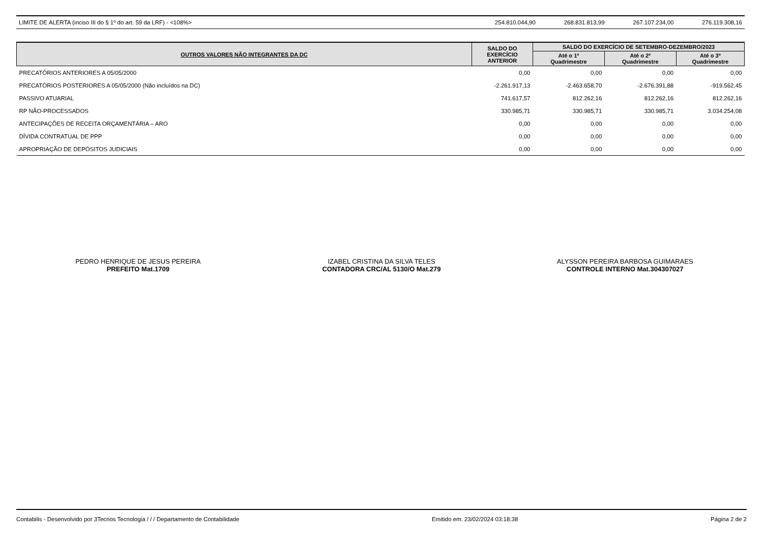| LIMITE DE ALERTA (inciso III do § 1º do art. 59 da LRF) - <108%> | 254.810.044,90 | 268.831.813,99 | 267.107.234,00 | 276.119.308,16 |
| OUTROS VALORES NÃO INTEGRANTES DA DC | SALDO DO EXERCÍCIO ANTERIOR | SALDO DO EXERCÍCIO DE SETEMBRO-DEZEMBRO/2023 | | |
| --- | --- | --- | --- | --- |
| | | Até o 1º Quadrimestre | Até o 2º Quadrimestre | Até o 3º Quadrimestre |
| PRECATÓRIOS ANTERIORES A 05/05/2000 | 0,00 | 0,00 | 0,00 | 0,00 |
| PRECATÓRIOS POSTERIORES A 05/05/2000 (Não incluídos na DC) | -2.261.917,13 | -2.463.658,70 | -2.676.391,88 | -919.562,45 |
| PASSIVO ATUARIAL | 741.617,57 | 812.262,16 | 812.262,16 | 812.262,16 |
| RP NÃO-PROCESSADOS | 330.985,71 | 330.985,71 | 330.985,71 | 3.034.254,08 |
| ANTECIPAÇÕES DE RECEITA ORÇAMENTÁRIA – ARO | 0,00 | 0,00 | 0,00 | 0,00 |
| DÍVIDA CONTRATUAL DE PPP | 0,00 | 0,00 | 0,00 | 0,00 |
| APROPRIAÇÃO DE DEPÓSITOS JUDICIAIS | 0,00 | 0,00 | 0,00 | 0,00 |
PEDRO HENRIQUE DE JESUS PEREIRA
PREFEITO Mat.1709
IZABEL CRISTINA DA SILVA TELES
CONTADORA CRC/AL 5130/O Mat.279
ALYSSON PEREIRA BARBOSA GUIMARAES
CONTROLE INTERNO Mat.304307027
Contabilis - Desenvolvido por 3Tecnos Tecnologia / / / Departamento de Contabilidade Emitido em: 23/02/2024 03:18:38 Página 2 de 2